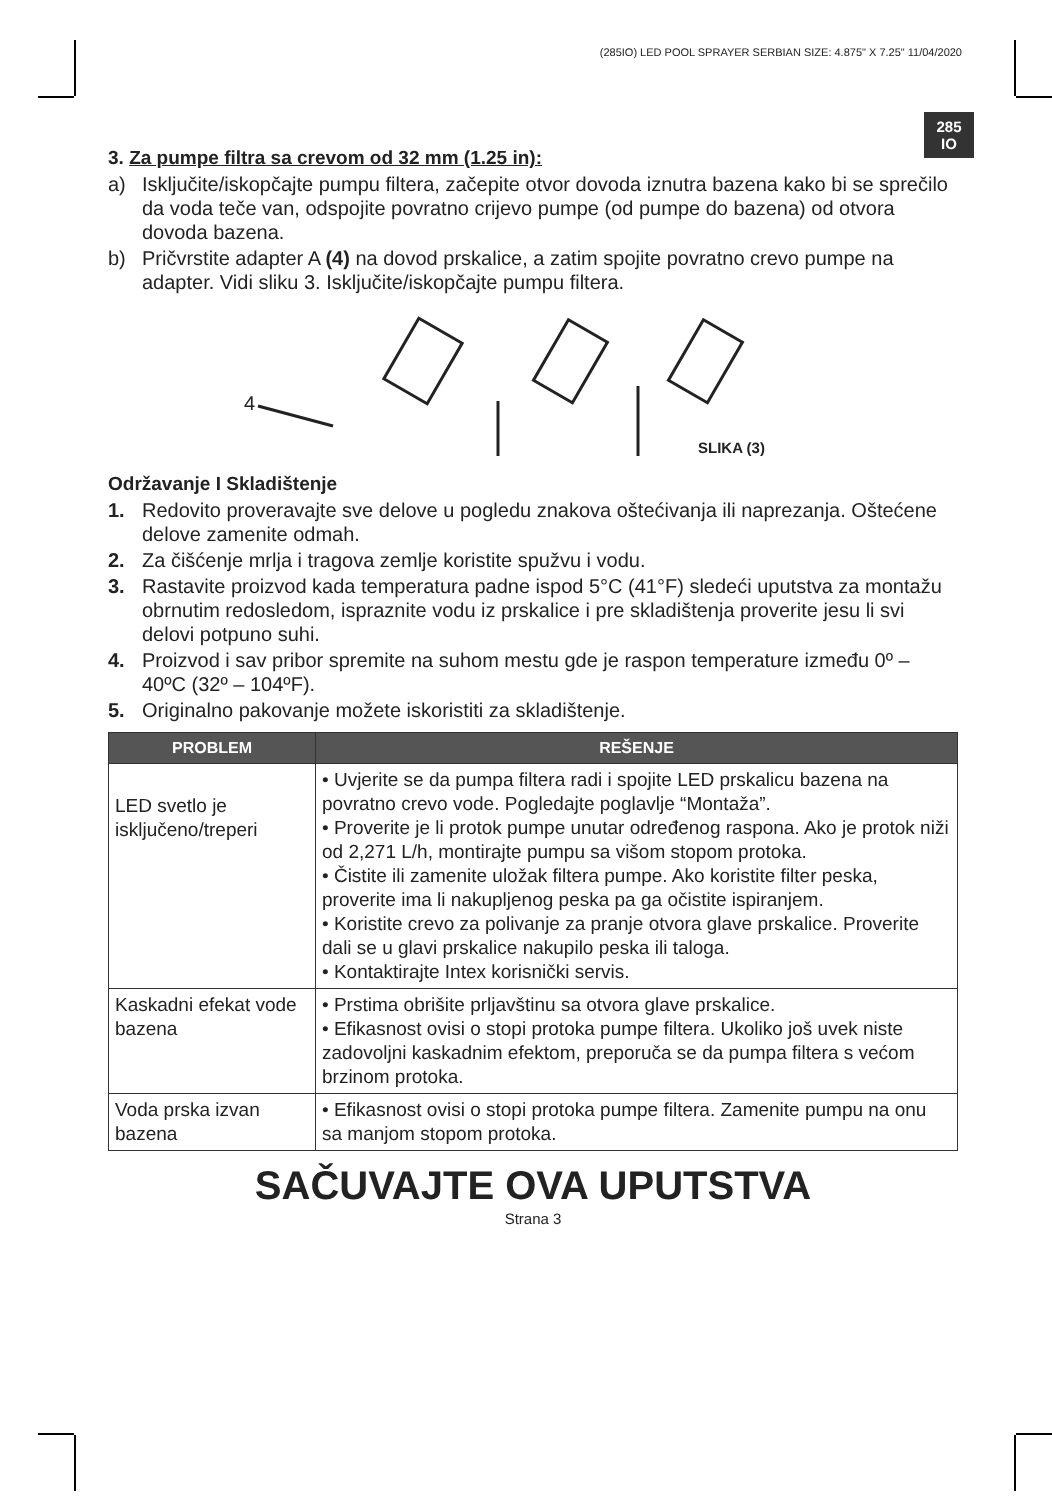(285IO) LED POOL SPRAYER SERBIAN SIZE: 4.875" X 7.25" 11/04/2020
285
IO
3. Za pumpe filtra sa crevom od 32 mm (1.25 in):
a) Isključite/iskopčajte pumpu filtera, začepite otvor dovoda iznutra bazena kako bi se sprečilo da voda teče van, odspojite povratno crijevo pumpe (od pumpe do bazena) od otvora dovoda bazena.
b) Pričvrstite adapter A (4) na dovod prskalice, a zatim spojite povratno crevo pumpe na adapter. Vidi sliku 3. Isključite/iskopčajte pumpu filtera.
4
SLIKA (3)
Održavanje I Skladištenje
1. Redovito proveravajte sve delove u pogledu znakova oštećivanja ili naprezanja. Oštećene delove zamenite odmah.
2. Za čišćenje mrlja i tragova zemlje koristite spužvu i vodu.
3. Rastavite proizvod kada temperatura padne ispod 5°C (41°F) sledeći uputstva za montažu obrnutim redosledom, ispraznite vodu iz prskalice i pre skladištenja proverite jesu li svi delovi potpuno suhi.
4. Proizvod i sav pribor spremite na suhom mestu gde je raspon temperature između 0º – 40ºC (32º – 104ºF).
5. Originalno pakovanje možete iskoristiti za skladištenje.
| PROBLEM | REŠENJE |
| --- | --- |
| LED svetlo je isključeno/treperi | • Uvjerite se da pumpa filtera radi i spojite LED prskalicu bazena na povratno crevo vode. Pogledajte poglavlje “Montaža”. • Proverite je li protok pumpe unutar određenog raspona. Ako je protok niži od 2,271 L/h, montirajte pumpu sa višom stopom protoka. • Čistite ili zamenite uložak filtera pumpe. Ako koristite filter peska, proverite ima li nakupljenog peska pa ga očistite ispiranjem. • Koristite crevo za polivanje za pranje otvora glave prskalice. Proverite dali se u glavi prskalice nakupilo peska ili taloga. • Kontaktirajte Intex korisnički servis. |
| Kaskadni efekat vode bazena | • Prstima obrišite prljavštinu sa otvora glave prskalice. • Efikasnost ovisi o stopi protoka pumpe filtera. Ukoliko još uvek niste zadovoljni kaskadnim efektom, preporuča se da pumpa filtera s većom brzinom protoka. |
| Voda prska izvan bazena | • Efikasnost ovisi o stopi protoka pumpe filtera. Zamenite pumpu na onu sa manjom stopom protoka. |
SAČUVAJTE OVA UPUTSTVA
Strana 3